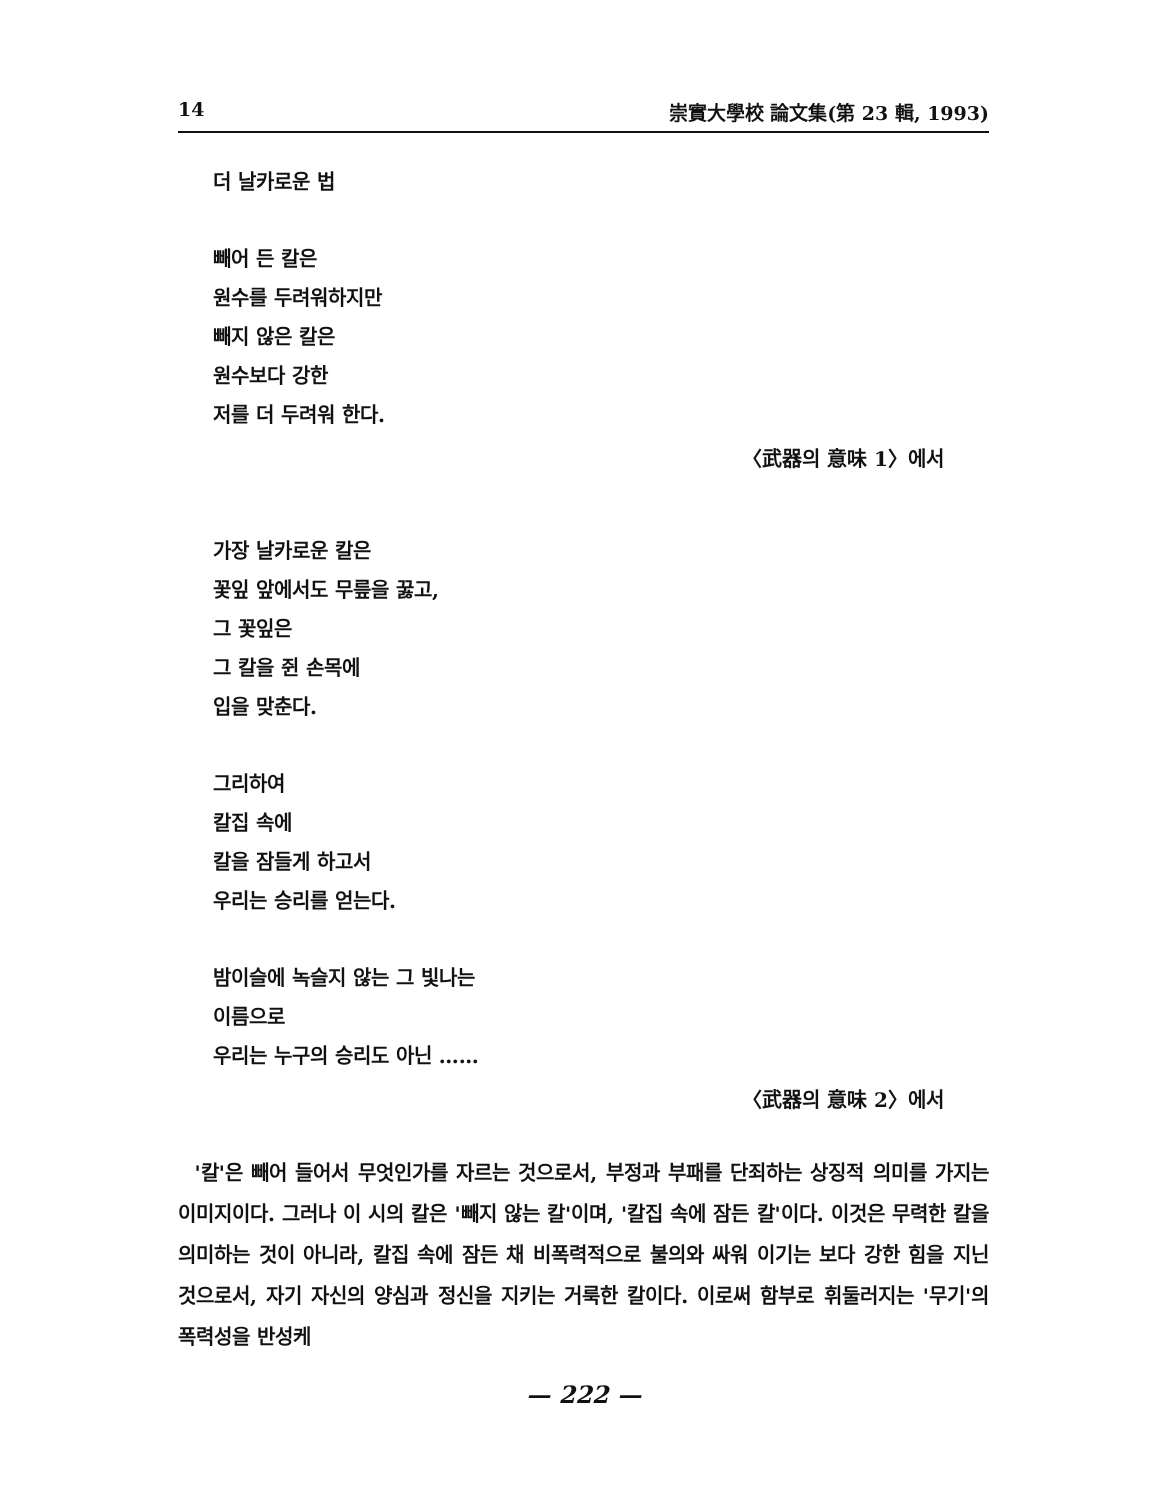14 崇實大學校 論文集(第 23 輯, 1993)
더 날카로운 법
빼어 든 칼은
원수를 두려워하지만
빼지 않은 칼은
원수보다 강한
저를 더 두려워 한다.
〈武器의 意味 1〉에서
가장 날카로운 칼은
꽃잎 앞에서도 무릎을 꿇고,
그 꽃잎은
그 칼을 쥔 손목에
입을 맞춘다.
그리하여
칼집 속에
칼을 잠들게 하고서
우리는 승리를 얻는다.
밤이슬에 녹슬지 않는 그 빛나는
이름으로
우리는 누구의 승리도 아닌 ……
〈武器의 意味 2〉에서
'칼'은 빼어 들어서 무엇인가를 자르는 것으로서, 부정과 부패를 단죄하는 상징적 의미를 가지는 이미지이다. 그러나 이 시의 칼은 '빼지 않는 칼'이며, '칼집 속에 잠든 칼'이다. 이것은 무력한 칼을 의미하는 것이 아니라, 칼집 속에 잠든 채 비폭력적으로 불의와 싸워 이기는 보다 강한 힘을 지닌 것으로서, 자기 자신의 양심과 정신을 지키는 거룩한 칼이다. 이로써 함부로 휘둘러지는 '무기'의 폭력성을 반성케
— 222 —